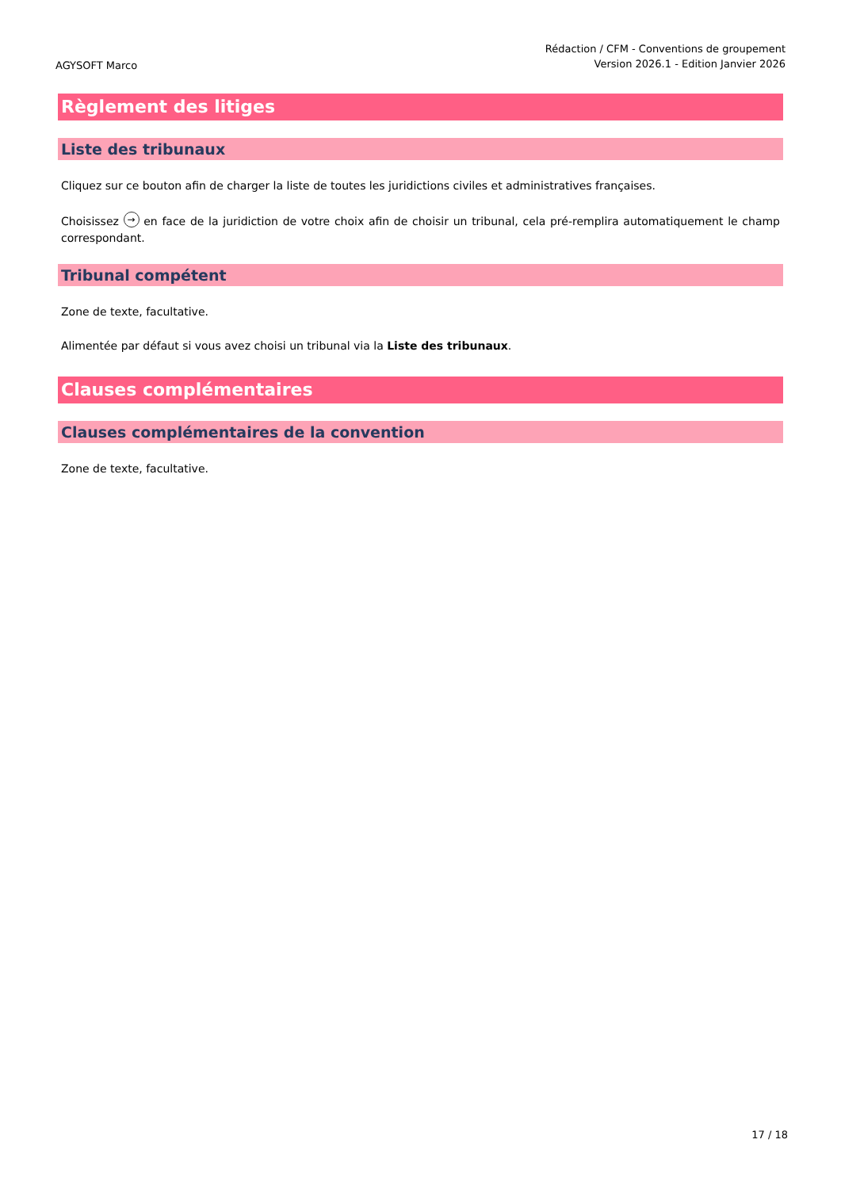AGYSOFT Marco
Rédaction / CFM - Conventions de groupement
Version 2026.1 - Edition Janvier 2026
Règlement des litiges
Liste des tribunaux
Cliquez sur ce bouton afin de charger la liste de toutes les juridictions civiles et administratives françaises.
Choisissez → en face de la juridiction de votre choix afin de choisir un tribunal, cela pré-remplira automatiquement le champ correspondant.
Tribunal compétent
Zone de texte, facultative.
Alimentée par défaut si vous avez choisi un tribunal via la Liste des tribunaux.
Clauses complémentaires
Clauses complémentaires de la convention
Zone de texte, facultative.
17 / 18